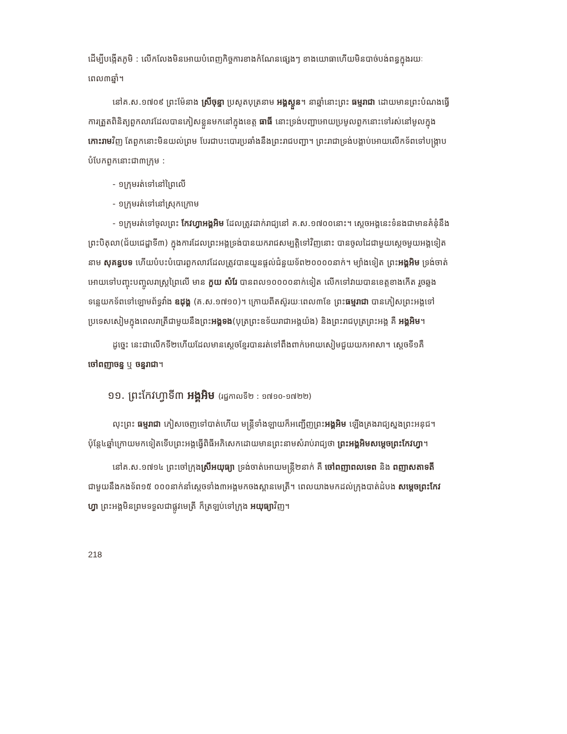ដើម្បីបង្កើតភូមិ : លើកលែងមិនអោយបំពេញកិច្ចការខាងកំណែនផ្សេងៗ ខាងយោធាហើយមិនបាច់បង់ពន្ធក្នុងរយៈពេល៣ឆ្នាំ។
នៅគ.ស.១៧០៩ ព្រះម៉ែនាង ស្រីចុន្ទា ប្រសូតបុត្រនាម អង្គស្ងួន។ នាឆ្នាំនោះព្រះ ធម្មរាជា ដោយមានព្រះបំណងធ្វើការត្រួតពិនិត្យពួកលាវដែលបានភៀសខ្លួនមកនៅក្នុងខេត្ត ធាធី នោះទ្រង់បញ្ជាអោយប្រមូលពួកនោះទៅរស់នៅមូលក្នុងកោះរាមវិញ តែពួកនោះមិនយល់ព្រម បែរជាបះបោរប្រឆាំងនឹងព្រះរាជបញ្ជា។ ព្រះរាជាទ្រង់បង្គាប់អោយលើកទ័ពទៅបង្រ្កាប បំបែកពួកនោះជា៣ក្រុម :
- ១ក្រុមរត់ទៅនៅព្រៃលើ
- ១ក្រុមរត់ទៅនៅស្រុកក្រោម
- ១ក្រុមរត់ទៅចូលព្រះ កែវហ្វាអង្គអិម ដែលត្រូវដាក់រាជ្យនៅ គ.ស.១៧០០នោះ។ ស្តេចអង្គនេះទំនងជាមានគំនុំនឹងព្រះបិតុលា(ជ័យជេដ្ឋាទី៣) ក្នុងការដែលព្រះអង្គទ្រង់បានយករាជសម្បត្តិទៅវិញនោះ បានចូលដៃជាមួយស្តេចមួយអង្គទៀតនាម សុគន្ធបទ ហើយបំបះបំបោរពួកលាវដែលត្រូវបានយួនផ្តល់ជំនួយទ័ព២០០០០នាក់។ ម្យ៉ាងទៀត ព្រះអង្គអិម ទ្រង់ចាត់អោយទៅបញ្ចុះបញ្ចូលរាស្ត្រព្រៃលើ មាន កួយ សំរែ បានពល១០០០០នាក់ទៀត លើកទៅវាយបានខេត្តខាងកើត រួចឆ្លងទន្លេយកទ័ពទៅឡោមព័ទ្ធវាំង ឧដុង្គ (គ.ស.១៧១០)។ ក្រោយពីតស៊ូរយៈពេល៣ខែ ព្រះធម្មរាជា បានភៀសព្រះអង្គទៅប្រទេសសៀមក្នុងពេលរាត្រីជាមួយនឹងព្រះអង្គទង(បុត្រព្រះឧទ័យរាជាអង្គយ៉ង) និងព្រះរាជបុត្រព្រះអង្គ គឺ អង្គអិម។
ដូច្នេះ នេះជាលើកទី២ហើយដែលមានស្តេចខ្មែរបានរត់ទៅពឹងពាក់អោយសៀមជួយយកអាសា។ ស្តេចទី១គឺ ចៅពញាចន្ទ ឬ ចន្ទរាជា។
១១. ព្រះកែវហ្វាទី៣ អង្គអិម (រជ្ជកាលទី២ : ១៧១០-១៧២២)
លុះព្រះ ធម្មរាជា ភៀសចេញទៅបាត់ហើយ មន្ត្រីទាំងឡាយក៏អញ្ជើញព្រះអង្គអិម ឡើងគ្រងរាជ្យស្នងព្រះអនុជ។ ប៉ុន្តែ៤ឆ្នាំក្រោយមកទៀតទើបព្រះអង្គធ្វើពិធីអភិសេកដោយមានព្រះនាមសំរាប់រាជ្យថា ព្រះអង្គអិមសម្តេចព្រះកែវហ្វា។
នៅគ.ស.១៧១៤ ព្រះចៅក្រុងស្រីអយុធ្យា ទ្រង់ចាត់អោយមន្ត្រី២នាក់ គឺ ចៅពញាពលទេព និង ពញាសតាទតី ជាមួយនឹងកងទ័ព១៥ ០០០នាក់នាំស្តេចទាំង៣អង្គមកចងស្ពានមេត្រី។ ពេលយាងមកដល់ក្រុងបាត់ដំបង សម្តេចព្រះកែវហ្វា ព្រះអង្គមិនព្រមទទួលជាផ្លូវមេត្រី ក៏ត្រឡប់ទៅក្រុង អយុធ្យាវិញ។
218